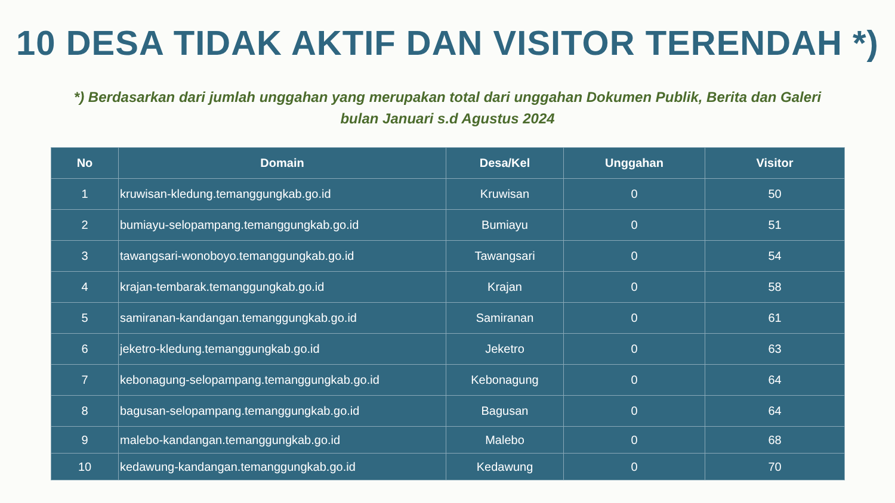10 DESA TIDAK AKTIF DAN VISITOR TERENDAH *)
*) Berdasarkan dari jumlah unggahan yang merupakan total dari unggahan Dokumen Publik, Berita dan Galeri bulan Januari s.d Agustus 2024
| No | Domain | Desa/Kel | Unggahan | Visitor |
| --- | --- | --- | --- | --- |
| 1 | kruwisan-kledung.temanggungkab.go.id | Kruwisan | 0 | 50 |
| 2 | bumiayu-selopampang.temanggungkab.go.id | Bumiayu | 0 | 51 |
| 3 | tawangsari-wonoboyo.temanggungkab.go.id | Tawangsari | 0 | 54 |
| 4 | krajan-tembarak.temanggungkab.go.id | Krajan | 0 | 58 |
| 5 | samiranan-kandangan.temanggungkab.go.id | Samiranan | 0 | 61 |
| 6 | jeketro-kledung.temanggungkab.go.id | Jeketro | 0 | 63 |
| 7 | kebonagung-selopampang.temanggungkab.go.id | Kebonagung | 0 | 64 |
| 8 | bagusan-selopampang.temanggungkab.go.id | Bagusan | 0 | 64 |
| 9 | malebo-kandangan.temanggungkab.go.id | Malebo | 0 | 68 |
| 10 | kedawung-kandangan.temanggungkab.go.id | Kedawung | 0 | 70 |